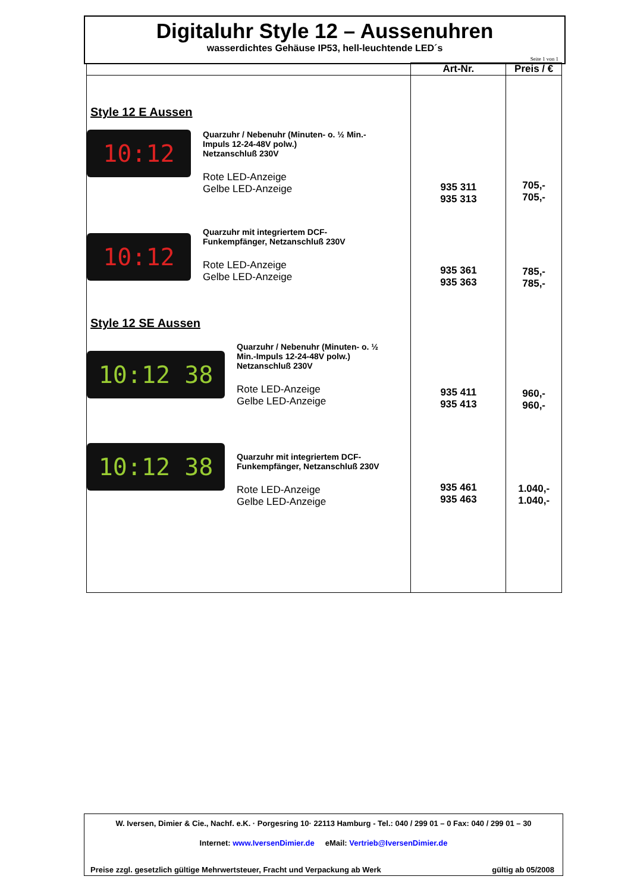Digitaluhr Style 12 – Aussenuhren
wasserdichtes Gehäuse IP53, hell-leuchtende LED´s
Seite 1 von 1
| | Art-Nr. | Preis / € |
| --- | --- | --- |
| Style 12 E Aussen 10:12 Quarzuhr / Nebenuhr (Minuten- o. ½ Min.- Impuls 12-24-48V polw.) Netzanschluß 230V Rote LED-Anzeige Gelbe LED-Anzeige 10:12 Quarzuhr mit integriertem DCF- Funkempfänger, Netzanschluß 230V Rote LED-Anzeige Gelbe LED-Anzeige Style 12 SE Aussen 10:12 38 Quarzuhr / Nebenuhr (Minuten- o. ½ Min.-Impuls 12-24-48V polw.) Netzanschluß 230V Rote LED-Anzeige Gelbe LED-Anzeige 10:12 38 Quarzuhr mit integriertem DCF- Funkempfänger, Netzanschluß 230V Rote LED-Anzeige Gelbe LED-Anzeige | 935 311 935 313 935 361 935 363 935 411 935 413 935 461 935 463 | 705,- 705,- 785,- 785,- 960,- 960,- 1.040,- 1.040,- |
W. Iversen, Dimier & Cie., Nachf. e.K. · Porgesring 10· 22113 Hamburg - Tel.: 040 / 299 01 – 0 Fax: 040 / 299 01 – 30
Internet: www.IversenDimier.de eMail: Vertrieb@IversenDimier.de
Preise zzgl. gesetzlich gültige Mehrwertsteuer, Fracht und Verpackung ab Werk gültig ab 05/2008